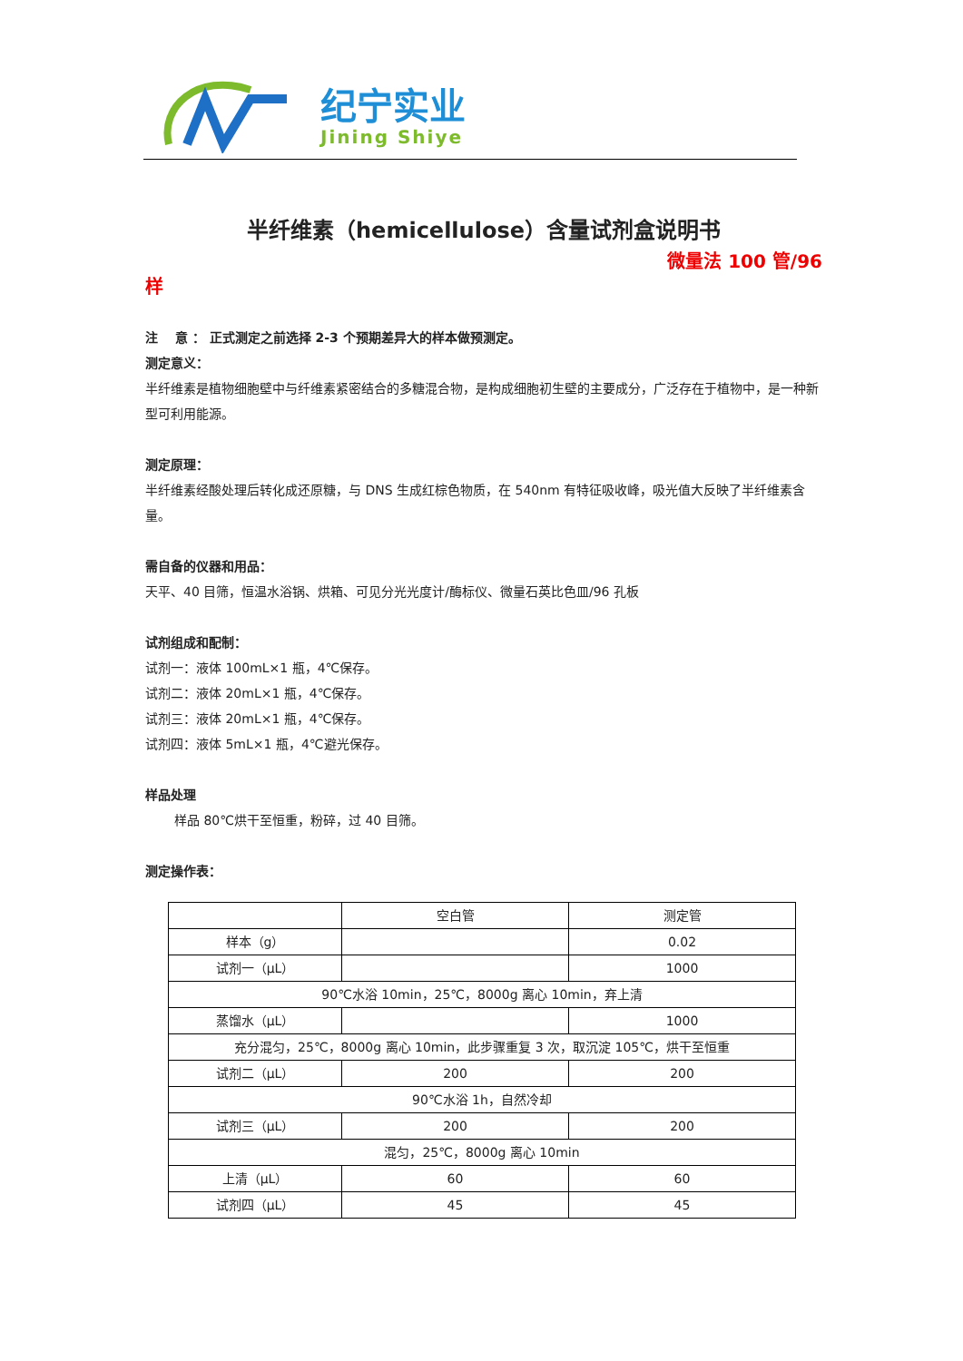纪宁实业
Jining Shiye
半纤维素（hemicellulose）含量试剂盒说明书
微量法 100 管/96
样
注　 意 ： 正式测定之前选择 2-3 个预期差异大的样本做预测定。
测定意义：
半纤维素是植物细胞壁中与纤维素紧密结合的多糖混合物，是构成细胞初生壁的主要成分，广泛存在于植物中，是一种新型可利用能源。
测定原理：
半纤维素经酸处理后转化成还原糖，与 DNS 生成红棕色物质，在 540nm 有特征吸收峰，吸光值大反映了半纤维素含量。
需自备的仪器和用品：
天平、40 目筛，恒温水浴锅、烘箱、可见分光光度计/酶标仪、微量石英比色皿/96 孔板
试剂组成和配制：
试剂一：液体 100mL×1 瓶，4℃保存。
试剂二：液体 20mL×1 瓶，4℃保存。
试剂三：液体 20mL×1 瓶，4℃保存。
试剂四：液体 5mL×1 瓶，4℃避光保存。
样品处理
样品 80℃烘干至恒重，粉碎，过 40 目筛。
测定操作表：
| | 空白管 | 测定管 |
| 样本（g） | | 0.02 |
| 试剂一（μL） | | 1000 |
| 90℃水浴 10min，25℃，8000g 离心 10min，弃上清 | | |
| 蒸馏水（μL） | | 1000 |
| 充分混匀，25℃，8000g 离心 10min，此步骤重复 3 次，取沉淀 105℃，烘干至恒重 | | |
| 试剂二（μL） | 200 | 200 |
| 90℃水浴 1h，自然冷却 | | |
| 试剂三（μL） | 200 | 200 |
| 混匀，25℃，8000g 离心 10min | | |
| 上清（μL） | 60 | 60 |
| 试剂四（μL） | 45 | 45 |